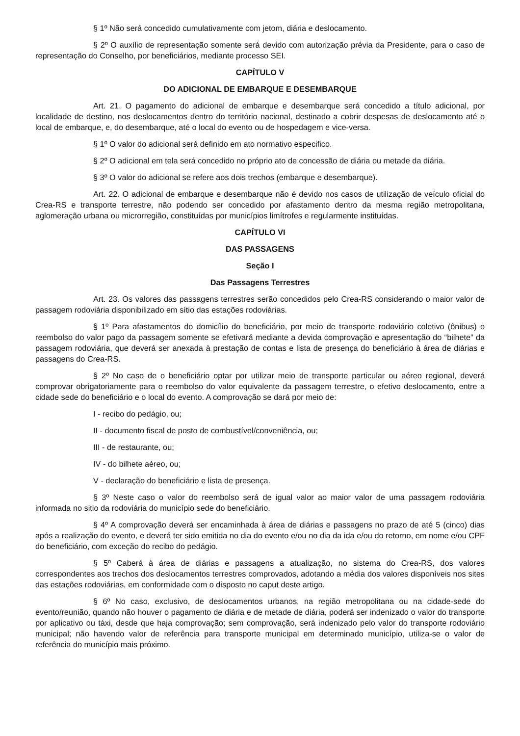§ 1º Não será concedido cumulativamente com jetom, diária e deslocamento.
§ 2º O auxílio de representação somente será devido com autorização prévia da Presidente, para o caso de representação do Conselho, por beneficiários, mediante processo SEI.
CAPÍTULO V
DO ADICIONAL DE EMBARQUE E DESEMBARQUE
Art. 21. O pagamento do adicional de embarque e desembarque será concedido a título adicional, por localidade de destino, nos deslocamentos dentro do território nacional, destinado a cobrir despesas de deslocamento até o local de embarque, e, do desembarque, até o local do evento ou de hospedagem e vice-versa.
§ 1º O valor do adicional será definido em ato normativo especifico.
§ 2º O adicional em tela será concedido no próprio ato de concessão de diária ou metade da diária.
§ 3º O valor do adicional se refere aos dois trechos (embarque e desembarque).
Art. 22. O adicional de embarque e desembarque não é devido nos casos de utilização de veículo oficial do Crea-RS e transporte terrestre, não podendo ser concedido por afastamento dentro da mesma região metropolitana, aglomeração urbana ou microrregião, constituídas por municípios limítrofes e regularmente instituídas.
CAPÍTULO VI
DAS PASSAGENS
Seção I
Das Passagens Terrestres
Art. 23. Os valores das passagens terrestres serão concedidos pelo Crea-RS considerando o maior valor de passagem rodoviária disponibilizado em sítio das estações rodoviárias.
§ 1º Para afastamentos do domicílio do beneficiário, por meio de transporte rodoviário coletivo (ônibus) o reembolso do valor pago da passagem somente se efetivará mediante a devida comprovação e apresentação do “bilhete” da passagem rodoviária, que deverá ser anexada à prestação de contas e lista de presença do beneficiário à área de diárias e passagens do Crea-RS.
§ 2º No caso de o beneficiário optar por utilizar meio de transporte particular ou aéreo regional, deverá comprovar obrigatoriamente para o reembolso do valor equivalente da passagem terrestre, o efetivo deslocamento, entre a cidade sede do beneficiário e o local do evento. A comprovação se dará por meio de:
I - recibo do pedágio, ou;
II - documento fiscal de posto de combustível/conveniência, ou;
III - de restaurante, ou;
IV - do bilhete aéreo, ou;
V - declaração do beneficiário e lista de presença.
§ 3º Neste caso o valor do reembolso será de igual valor ao maior valor de uma passagem rodoviária informada no sitio da rodoviária do município sede do beneficiário.
§ 4º A comprovação deverá ser encaminhada à área de diárias e passagens no prazo de até 5 (cinco) dias após a realização do evento, e deverá ter sido emitida no dia do evento e/ou no dia da ida e/ou do retorno, em nome e/ou CPF do beneficiário, com exceção do recibo do pedágio.
§ 5º Caberá à área de diárias e passagens a atualização, no sistema do Crea-RS, dos valores correspondentes aos trechos dos deslocamentos terrestres comprovados, adotando a média dos valores disponíveis nos sites das estações rodoviárias, em conformidade com o disposto no caput deste artigo.
§ 6º No caso, exclusivo, de deslocamentos urbanos, na região metropolitana ou na cidade-sede do evento/reunião, quando não houver o pagamento de diária e de metade de diária, poderá ser indenizado o valor do transporte por aplicativo ou táxi, desde que haja comprovação; sem comprovação, será indenizado pelo valor do transporte rodoviário municipal; não havendo valor de referência para transporte municipal em determinado município, utiliza-se o valor de referência do município mais próximo.